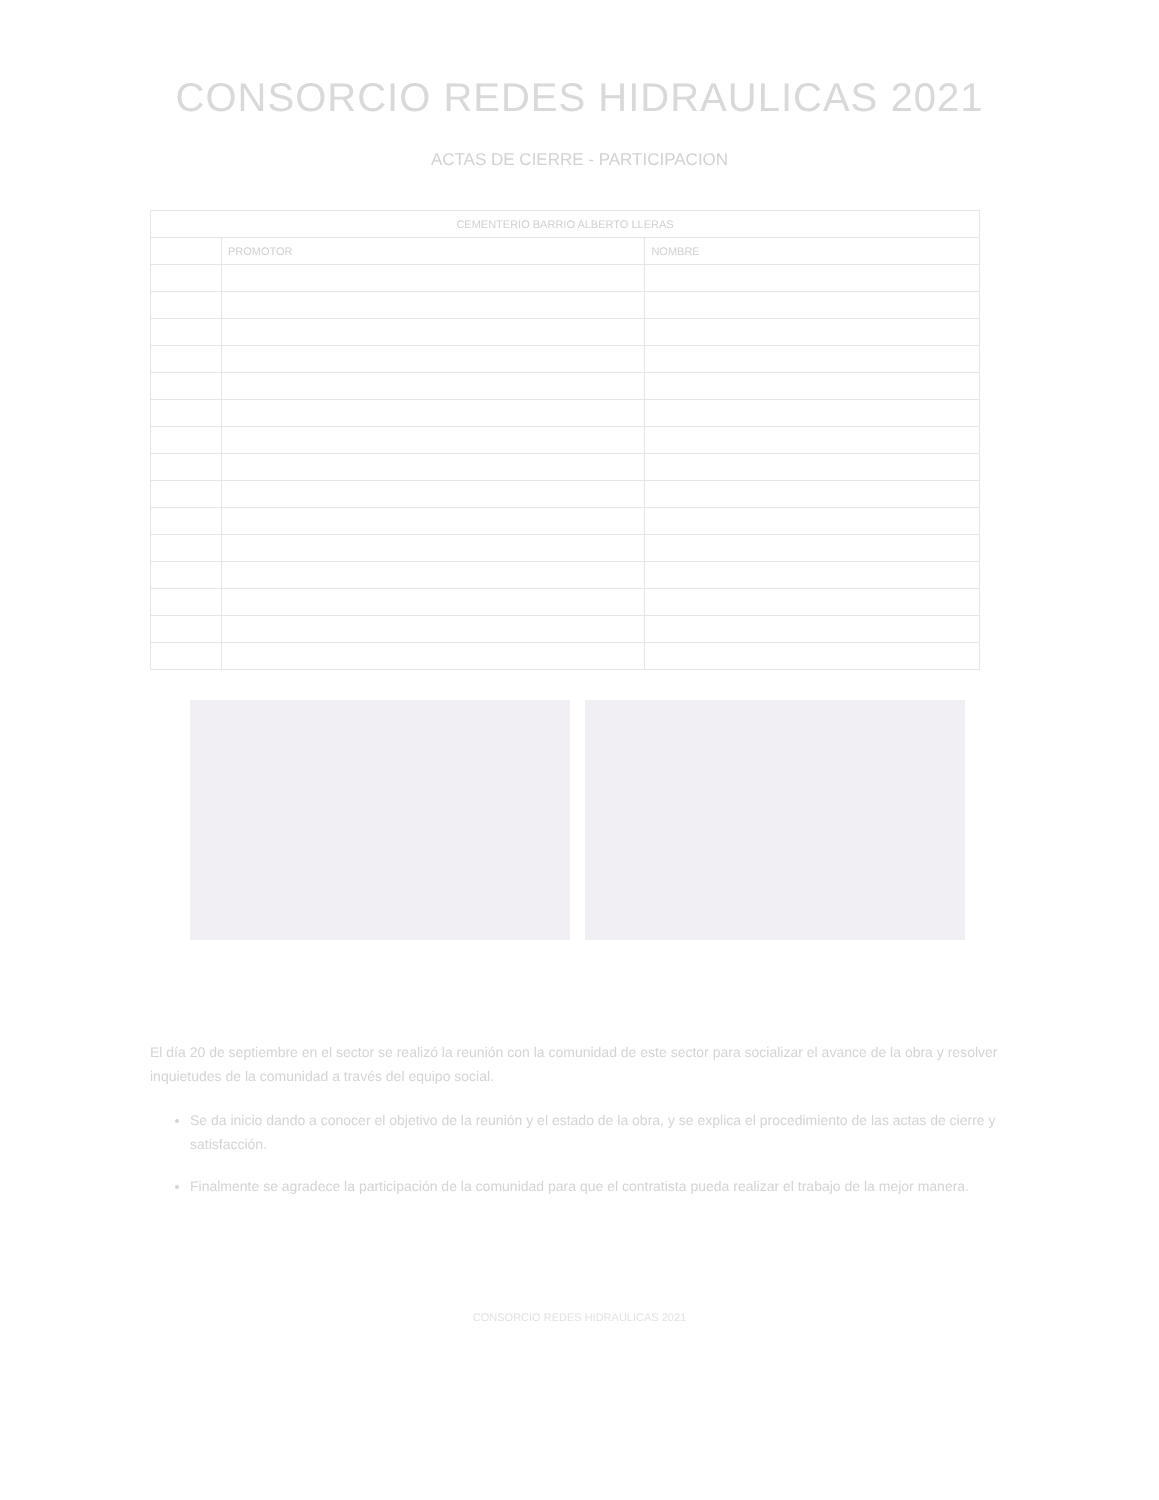CONSORCIO REDES HIDRAULICAS 2021
ACTAS DE CIERRE - PARTICIPACION
| CEMENTERIO BARRIO ALBERTO LLERAS | | |
| --- | --- | --- |
| | PROMOTOR | NOMBRE |
El día 20 de septiembre en el sector se realizó la reunión con la comunidad de este sector para socializar el avance de la obra y resolver inquietudes de la comunidad a través del equipo social.
Se da inicio dando a conocer el objetivo de la reunión y el estado de la obra, y se explica el procedimiento de las actas de cierre y satisfacción.
Finalmente se agradece la participación de la comunidad para que el contratista pueda realizar el trabajo de la mejor manera.
CONSORCIO REDES HIDRAULICAS 2021